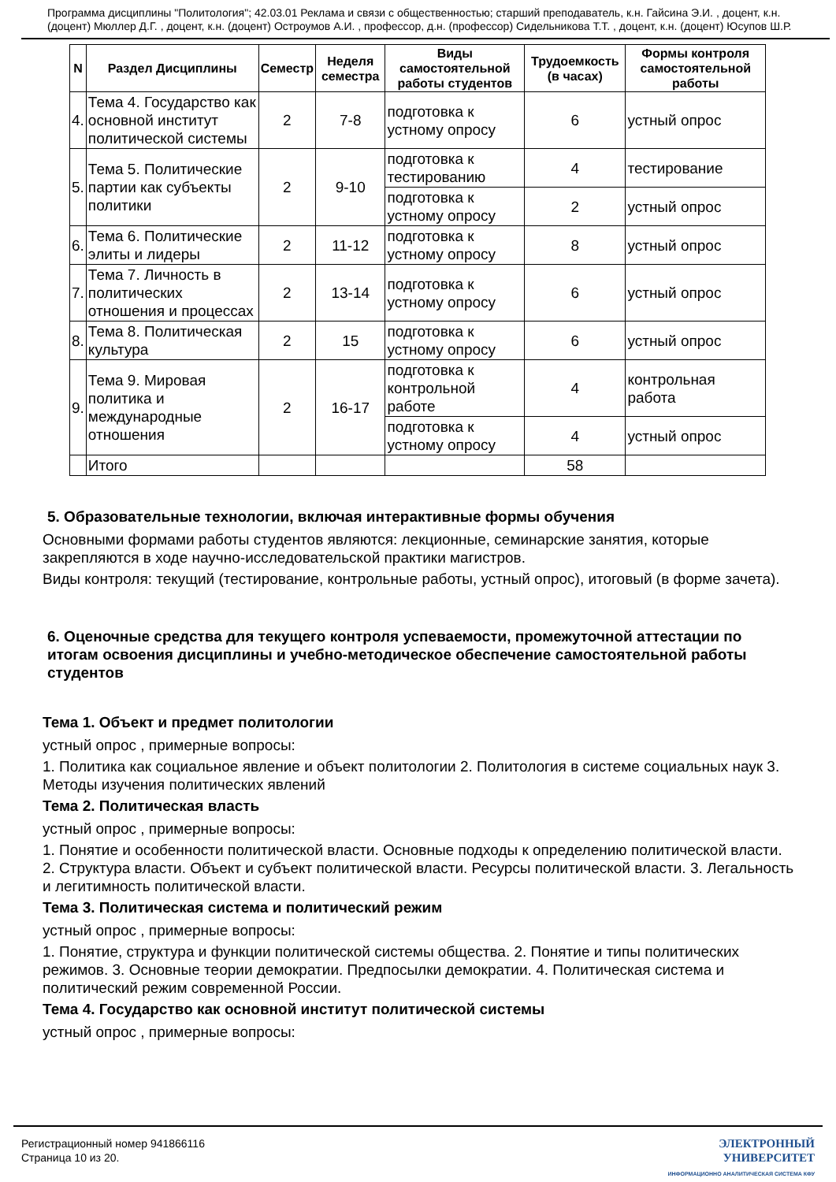Программа дисциплины "Политология"; 42.03.01 Реклама и связи с общественностью; старший преподаватель, к.н. Гайсина Э.И. , доцент, к.н. (доцент) Мюллер Д.Г. , доцент, к.н. (доцент) Остроумов А.И. , профессор, д.н. (профессор) Сидельникова Т.Т. , доцент, к.н. (доцент) Юсупов Ш.Р.
| N | Раздел Дисциплины | Семестр | Неделя семестра | Виды самостоятельной работы студентов | Трудоемкость (в часах) | Формы контроля самостоятельной работы |
| --- | --- | --- | --- | --- | --- | --- |
| 4. | Тема 4. Государство как основной институт политической системы | 2 | 7-8 | подготовка к устному опросу | 6 | устный опрос |
| 5. | Тема 5. Политические партии как субъекты политики | 2 | 9-10 | подготовка к тестированию | 4 | тестирование |
| | | | | подготовка к устному опросу | 2 | устный опрос |
| 6. | Тема 6. Политические элиты и лидеры | 2 | 11-12 | подготовка к устному опросу | 8 | устный опрос |
| 7. | Тема 7. Личность в политических отношения и процессах | 2 | 13-14 | подготовка к устному опросу | 6 | устный опрос |
| 8. | Тема 8. Политическая культура | 2 | 15 | подготовка к устному опросу | 6 | устный опрос |
| 9. | Тема 9. Мировая политика и международные отношения | 2 | 16-17 | подготовка к контрольной работе | 4 | контрольная работа |
| | | | | подготовка к устному опросу | 4 | устный опрос |
| | Итого | | | | 58 | |
5. Образовательные технологии, включая интерактивные формы обучения
Основными формами работы студентов являются: лекционные, семинарские занятия, которые закрепляются в ходе научно-исследовательской практики магистров.
Виды контроля: текущий (тестирование, контрольные работы, устный опрос), итоговый (в форме зачета).
6. Оценочные средства для текущего контроля успеваемости, промежуточной аттестации по итогам освоения дисциплины и учебно-методическое обеспечение самостоятельной работы студентов
Тема 1. Объект и предмет политологии
устный опрос , примерные вопросы:
1. Политика как социальное явление и объект политологии 2. Политология в системе социальных наук 3. Методы изучения политических явлений
Тема 2. Политическая власть
устный опрос , примерные вопросы:
1. Понятие и особенности политической власти. Основные подходы к определению политической власти. 2. Структура власти. Объект и субъект политической власти. Ресурсы политической власти. 3. Легальность и легитимность политической власти.
Тема 3. Политическая система и политический режим
устный опрос , примерные вопросы:
1. Понятие, структура и функции политической системы общества. 2. Понятие и типы политических режимов. 3. Основные теории демократии. Предпосылки демократии. 4. Политическая система и политический режим современной России.
Тема 4. Государство как основной институт политической системы
устный опрос , примерные вопросы:
Регистрационный номер 941866116
Страница 10 из 20.
ЭЛЕКТРОННЫЙ
УНИВЕРСИТЕТ
ИНФОРМАЦИОННО АНАЛИТИЧЕСКАЯ СИСТЕМА КФУ